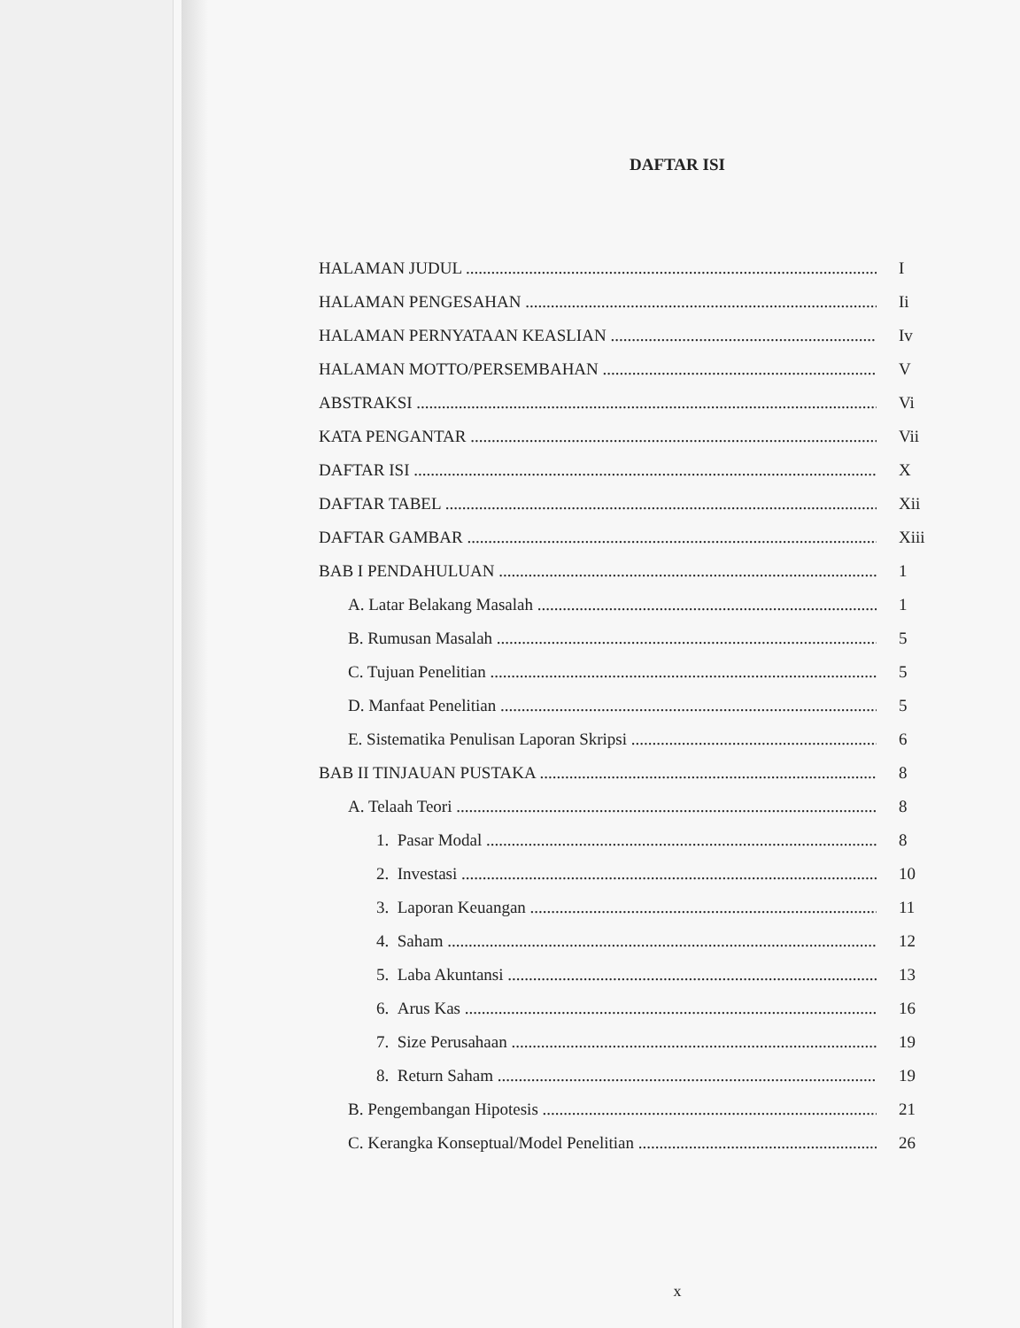DAFTAR ISI
HALAMAN JUDUL I
HALAMAN PENGESAHAN Ii
HALAMAN PERNYATAAN KEASLIAN Iv
HALAMAN MOTTO/PERSEMBAHAN V
ABSTRAKSI Vi
KATA PENGANTAR Vii
DAFTAR ISI X
DAFTAR TABEL Xii
DAFTAR GAMBAR Xiii
BAB I PENDAHULUAN 1
A. Latar Belakang Masalah 1
B. Rumusan Masalah 5
C. Tujuan Penelitian 5
D. Manfaat Penelitian 5
E. Sistematika Penulisan Laporan Skripsi 6
BAB II TINJAUAN PUSTAKA 8
A. Telaah Teori 8
1. Pasar Modal 8
2. Investasi 10
3. Laporan Keuangan 11
4. Saham 12
5. Laba Akuntansi 13
6. Arus Kas 16
7. Size Perusahaan 19
8. Return Saham 19
B. Pengembangan Hipotesis 21
C. Kerangka Konseptual/Model Penelitian 26
x